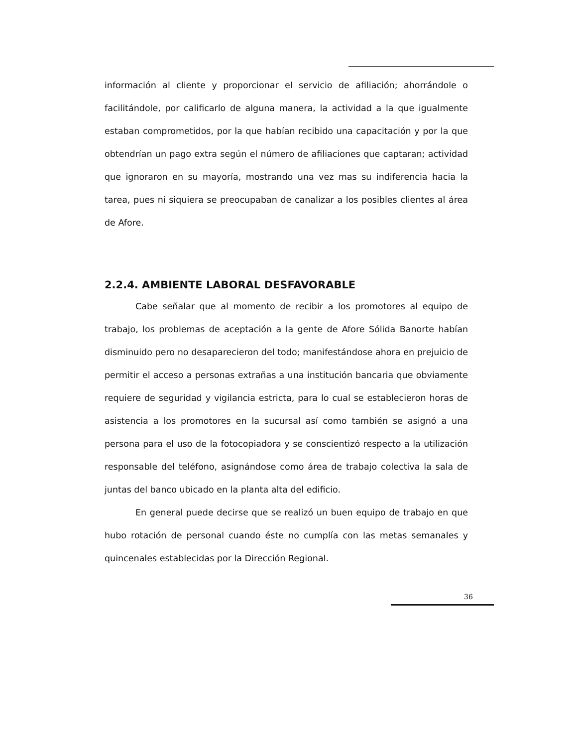información al cliente y proporcionar el servicio de afiliación; ahorrándole o facilitándole, por calificarlo de alguna manera, la actividad a la que igualmente estaban comprometidos, por la que habían recibido una capacitación y por la que obtendrían un pago extra según el número de afiliaciones que captaran; actividad que ignoraron en su mayoría, mostrando una vez mas su indiferencia hacia la tarea, pues ni siquiera se preocupaban de canalizar a los posibles clientes al área de Afore.
2.2.4. AMBIENTE LABORAL DESFAVORABLE
Cabe señalar que al momento de recibir a los promotores al equipo de trabajo, los problemas de aceptación a la gente de Afore Sólida Banorte habían disminuido pero no desaparecieron del todo; manifestándose ahora en prejuicio de permitir el acceso a personas extrañas a una institución bancaria que obviamente requiere de seguridad y vigilancia estricta, para lo cual se establecieron horas de asistencia a los promotores en la sucursal así como también se asignó a una persona para el uso de la fotocopiadora y se conscientizó respecto a la utilización responsable del teléfono, asignándose como área de trabajo colectiva la sala de juntas del banco ubicado en la planta alta del edificio.
En general puede decirse que se realizó un buen equipo de trabajo en que hubo rotación de personal cuando éste no cumplía con las metas semanales y quincenales establecidas por la Dirección Regional.
36